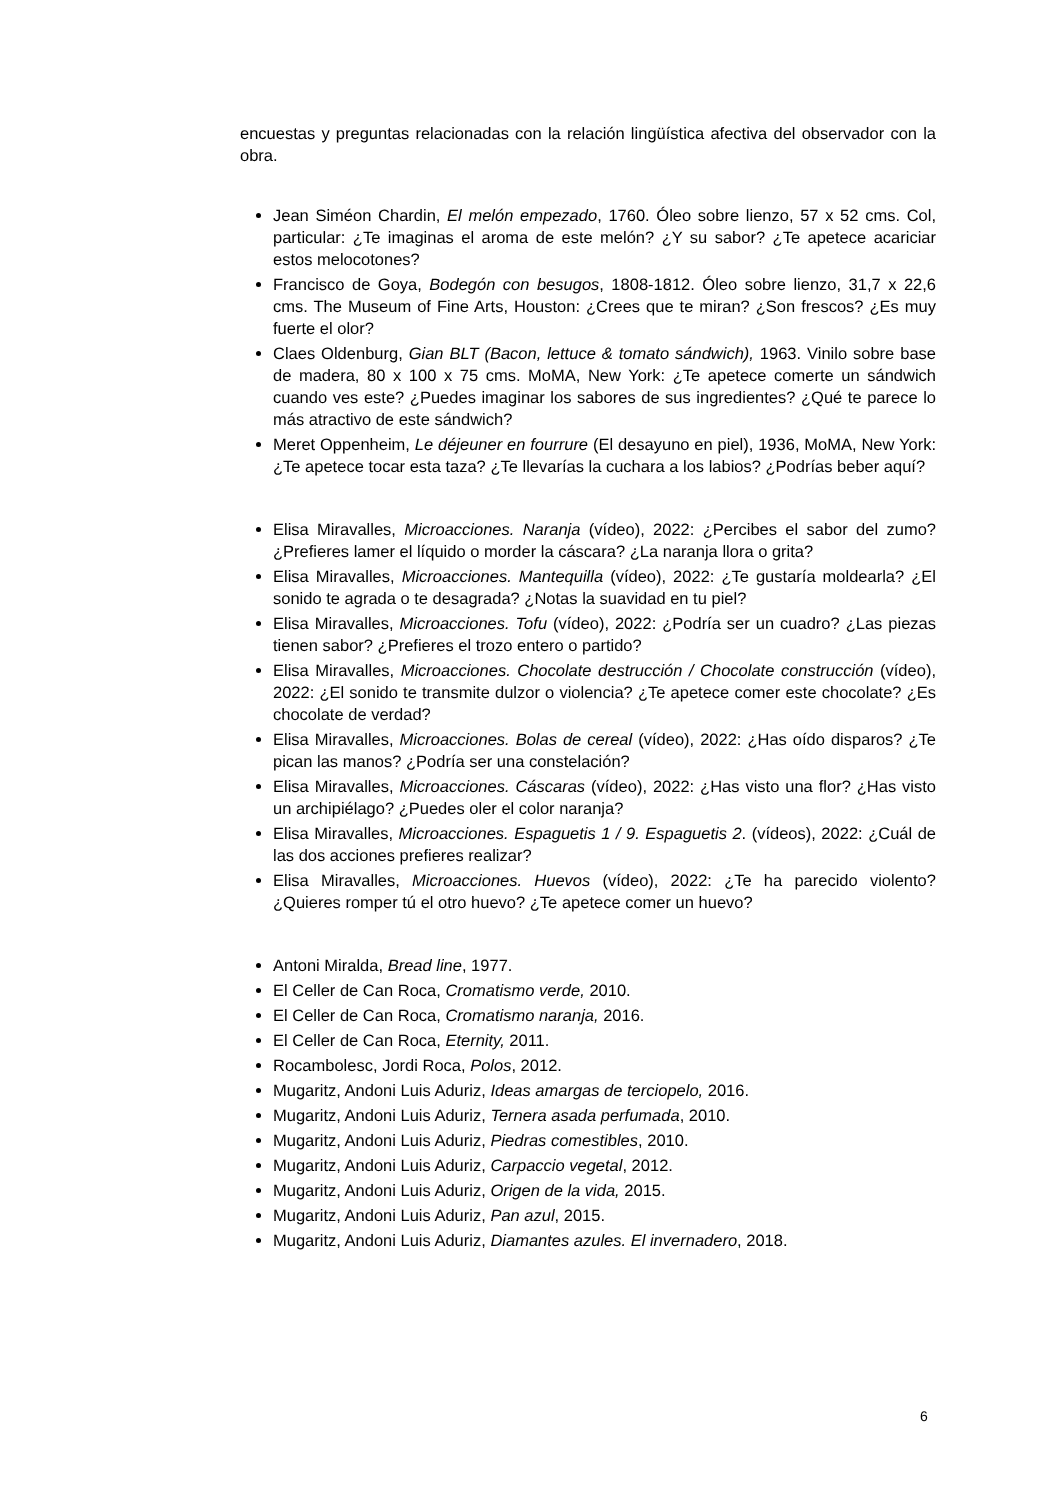encuestas y preguntas relacionadas con la relación lingüística afectiva del observador con la obra.
Jean Siméon Chardin, El melón empezado, 1760. Óleo sobre lienzo, 57 x 52 cms. Col, particular: ¿Te imaginas el aroma de este melón? ¿Y su sabor? ¿Te apetece acariciar estos melocotones?
Francisco de Goya, Bodegón con besugos, 1808-1812. Óleo sobre lienzo, 31,7 x 22,6 cms. The Museum of Fine Arts, Houston: ¿Crees que te miran? ¿Son frescos? ¿Es muy fuerte el olor?
Claes Oldenburg, Gian BLT (Bacon, lettuce & tomato sándwich), 1963. Vinilo sobre base de madera, 80 x 100 x 75 cms. MoMA, New York: ¿Te apetece comerte un sándwich cuando ves este? ¿Puedes imaginar los sabores de sus ingredientes? ¿Qué te parece lo más atractivo de este sándwich?
Meret Oppenheim, Le déjeuner en fourrure (El desayuno en piel), 1936, MoMA, New York: ¿Te apetece tocar esta taza? ¿Te llevarías la cuchara a los labios? ¿Podrías beber aquí?
Elisa Miravalles, Microacciones. Naranja (vídeo), 2022: ¿Percibes el sabor del zumo? ¿Prefieres lamer el líquido o morder la cáscara? ¿La naranja llora o grita?
Elisa Miravalles, Microacciones. Mantequilla (vídeo), 2022: ¿Te gustaría moldearla? ¿El sonido te agrada o te desagrada? ¿Notas la suavidad en tu piel?
Elisa Miravalles, Microacciones. Tofu (vídeo), 2022: ¿Podría ser un cuadro? ¿Las piezas tienen sabor? ¿Prefieres el trozo entero o partido?
Elisa Miravalles, Microacciones. Chocolate destrucción / Chocolate construcción (vídeo), 2022: ¿El sonido te transmite dulzor o violencia? ¿Te apetece comer este chocolate? ¿Es chocolate de verdad?
Elisa Miravalles, Microacciones. Bolas de cereal (vídeo), 2022: ¿Has oído disparos? ¿Te pican las manos? ¿Podría ser una constelación?
Elisa Miravalles, Microacciones. Cáscaras (vídeo), 2022: ¿Has visto una flor? ¿Has visto un archipiélago? ¿Puedes oler el color naranja?
Elisa Miravalles, Microacciones. Espaguetis 1 / 9. Espaguetis 2. (vídeos), 2022: ¿Cuál de las dos acciones prefieres realizar?
Elisa Miravalles, Microacciones. Huevos (vídeo), 2022: ¿Te ha parecido violento? ¿Quieres romper tú el otro huevo? ¿Te apetece comer un huevo?
Antoni Miralda, Bread line, 1977.
El Celler de Can Roca, Cromatismo verde, 2010.
El Celler de Can Roca, Cromatismo naranja, 2016.
El Celler de Can Roca, Eternity, 2011.
Rocambolesc, Jordi Roca, Polos, 2012.
Mugaritz, Andoni Luis Aduriz, Ideas amargas de terciopelo, 2016.
Mugaritz, Andoni Luis Aduriz, Ternera asada perfumada, 2010.
Mugaritz, Andoni Luis Aduriz, Piedras comestibles, 2010.
Mugaritz, Andoni Luis Aduriz, Carpaccio vegetal, 2012.
Mugaritz, Andoni Luis Aduriz, Origen de la vida, 2015.
Mugaritz, Andoni Luis Aduriz, Pan azul, 2015.
Mugaritz, Andoni Luis Aduriz, Diamantes azules. El invernadero, 2018.
6